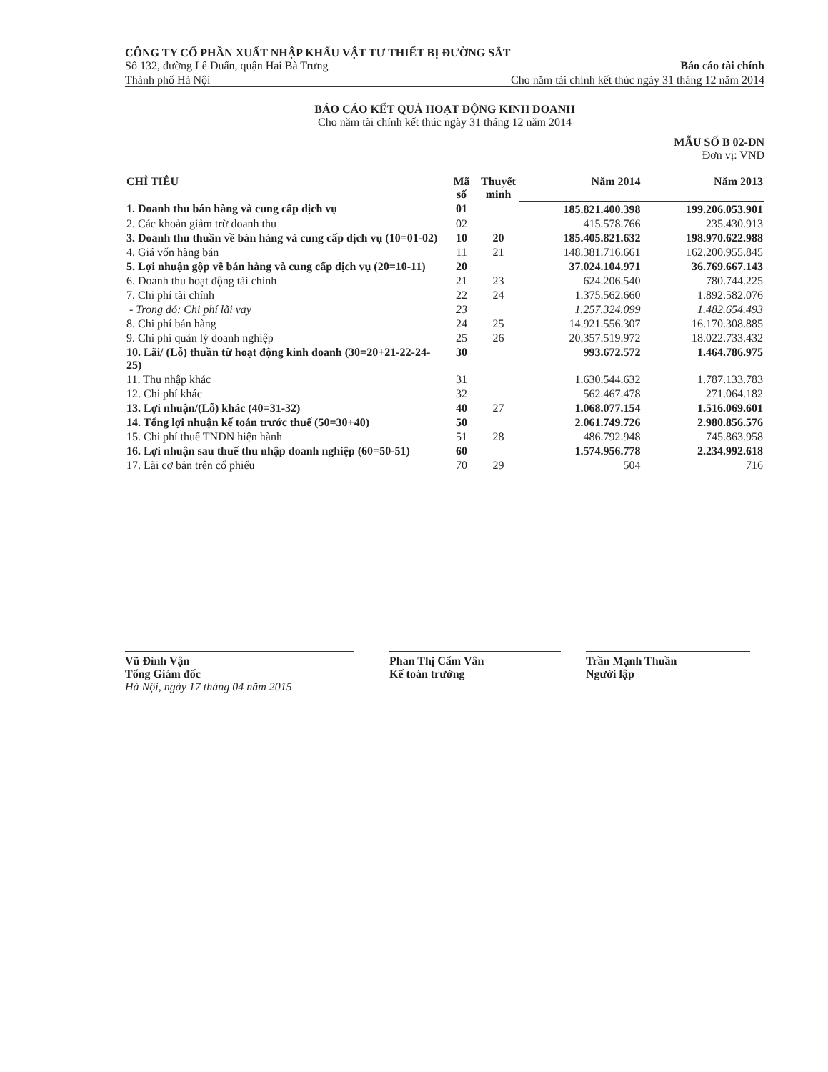CÔNG TY CỔ PHẦN XUẤT NHẬP KHẨU VẬT TƯ THIẾT BỊ ĐƯỜNG SẮT
Số 132, đường Lê Duẩn, quận Hai Bà Trưng Báo cáo tài chính
Thành phố Hà Nội Cho năm tài chính kết thúc ngày 31 tháng 12 năm 2014
BÁO CÁO KẾT QUẢ HOẠT ĐỘNG KINH DOANH
Cho năm tài chính kết thúc ngày 31 tháng 12 năm 2014
MẪU SỐ B 02-DN
Đơn vị: VND
| CHỈ TIÊU | Mã số | Thuyết minh | Năm 2014 | Năm 2013 |
| --- | --- | --- | --- | --- |
| 1. Doanh thu bán hàng và cung cấp dịch vụ | 01 | | 185.821.400.398 | 199.206.053.901 |
| 2. Các khoản giảm trừ doanh thu | 02 | | 415.578.766 | 235.430.913 |
| 3. Doanh thu thuần về bán hàng và cung cấp dịch vụ (10=01-02) | 10 | 20 | 185.405.821.632 | 198.970.622.988 |
| 4. Giá vốn hàng bán | 11 | 21 | 148.381.716.661 | 162.200.955.845 |
| 5. Lợi nhuận gộp về bán hàng và cung cấp dịch vụ (20=10-11) | 20 | | 37.024.104.971 | 36.769.667.143 |
| 6. Doanh thu hoạt động tài chính | 21 | 23 | 624.206.540 | 780.744.225 |
| 7. Chi phí tài chính | 22 | 24 | 1.375.562.660 | 1.892.582.076 |
| - Trong đó: Chi phí lãi vay | 23 | | 1.257.324.099 | 1.482.654.493 |
| 8. Chi phí bán hàng | 24 | 25 | 14.921.556.307 | 16.170.308.885 |
| 9. Chi phí quản lý doanh nghiệp | 25 | 26 | 20.357.519.972 | 18.022.733.432 |
| 10. Lãi/ (Lỗ) thuần từ hoạt động kinh doanh (30=20+21-22-24-25) | 30 | | 993.672.572 | 1.464.786.975 |
| 11. Thu nhập khác | 31 | | 1.630.544.632 | 1.787.133.783 |
| 12. Chi phí khác | 32 | | 562.467.478 | 271.064.182 |
| 13. Lợi nhuận/(Lỗ) khác (40=31-32) | 40 | 27 | 1.068.077.154 | 1.516.069.601 |
| 14. Tổng lợi nhuận kế toán trước thuế (50=30+40) | 50 | | 2.061.749.726 | 2.980.856.576 |
| 15. Chi phí thuế TNDN hiện hành | 51 | 28 | 486.792.948 | 745.863.958 |
| 16. Lợi nhuận sau thuế thu nhập doanh nghiệp (60=50-51) | 60 | | 1.574.956.778 | 2.234.992.618 |
| 17. Lãi cơ bản trên cổ phiếu | 70 | 29 | 504 | 716 |
Vũ Đình Vận
Tổng Giám đốc
Hà Nội, ngày 17 tháng 04 năm 2015
Phan Thị Cẩm Vân
Kế toán trưởng
Trần Mạnh Thuần
Người lập